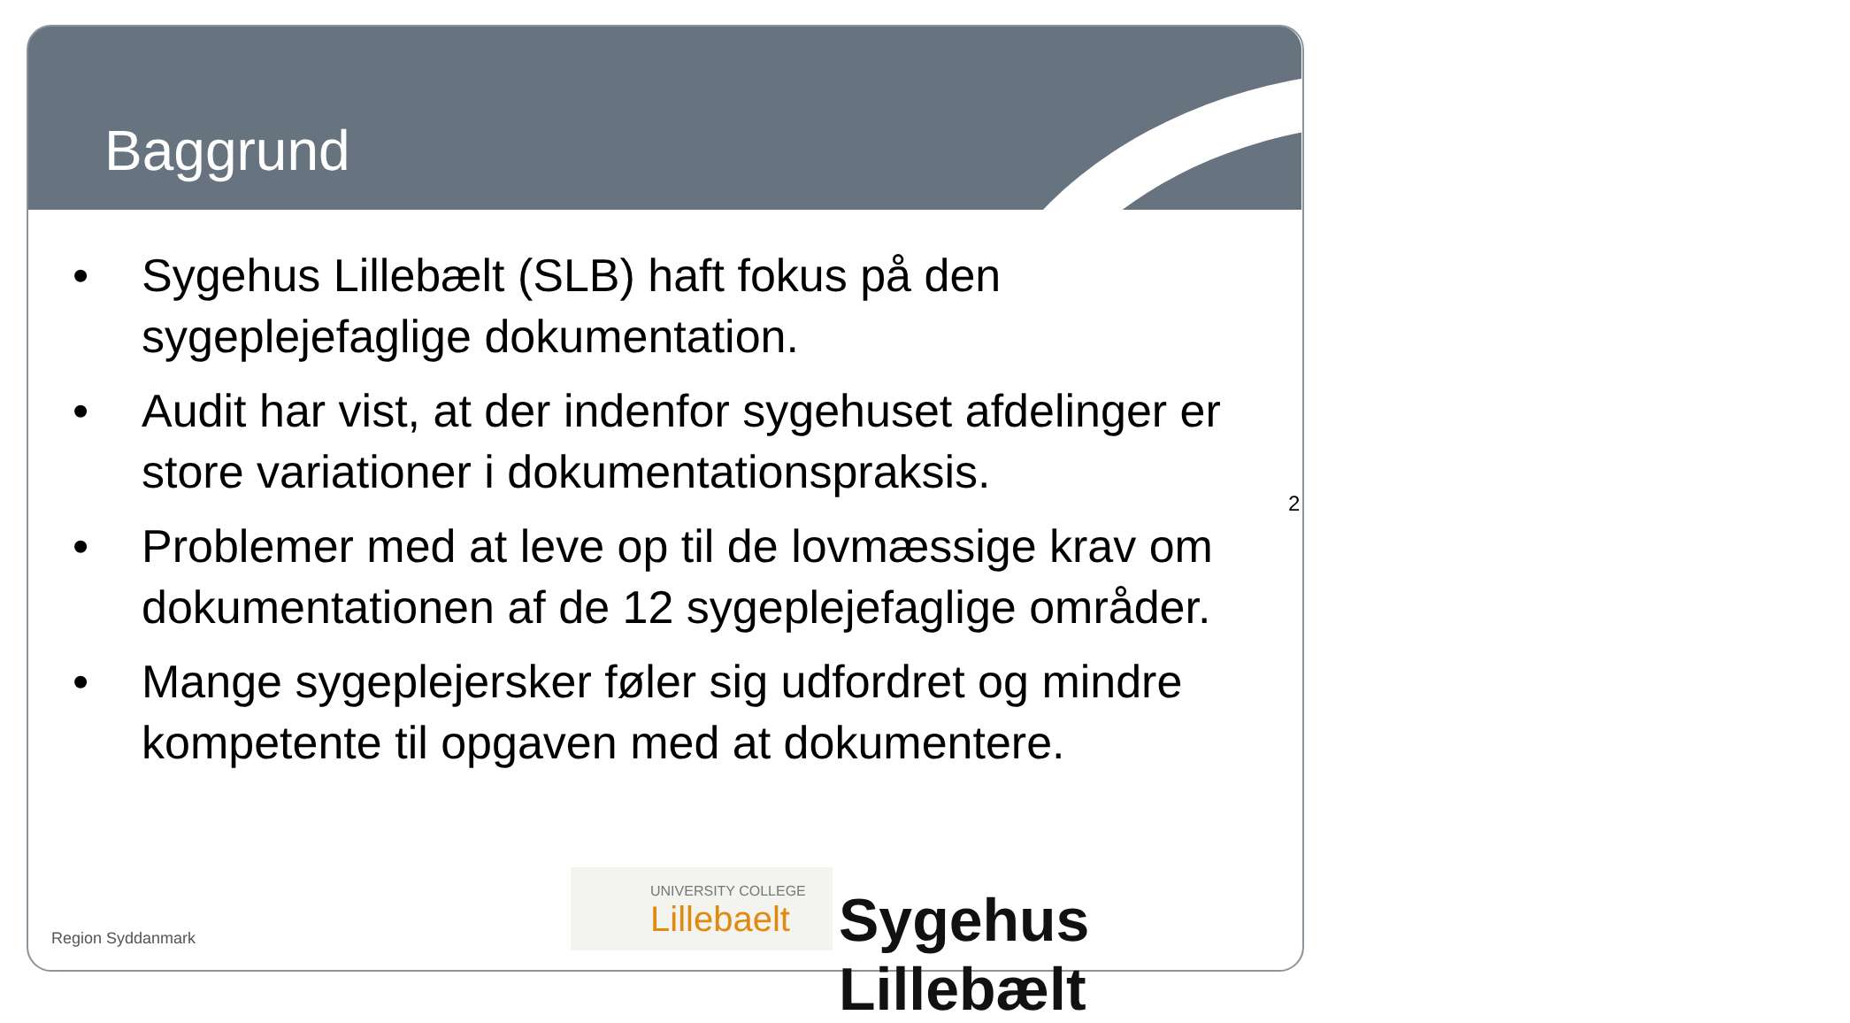Baggrund
• Sygehus Lillebælt (SLB) haft fokus på den sygeplejefaglige dokumentation.
• Audit har vist, at der indenfor sygehuset afdelinger er store variationer i dokumentationspraksis.
• Problemer med at leve op til de lovmæssige krav om dokumentationen af de 12 sygeplejefaglige områder.
• Mange sygeplejersker føler sig udfordret og mindre kompetente til opgaven med at dokumentere.
2
Region Syddanmark
UNIVERSITY COLLEGE
Lillebaelt
Sygehus Lillebælt